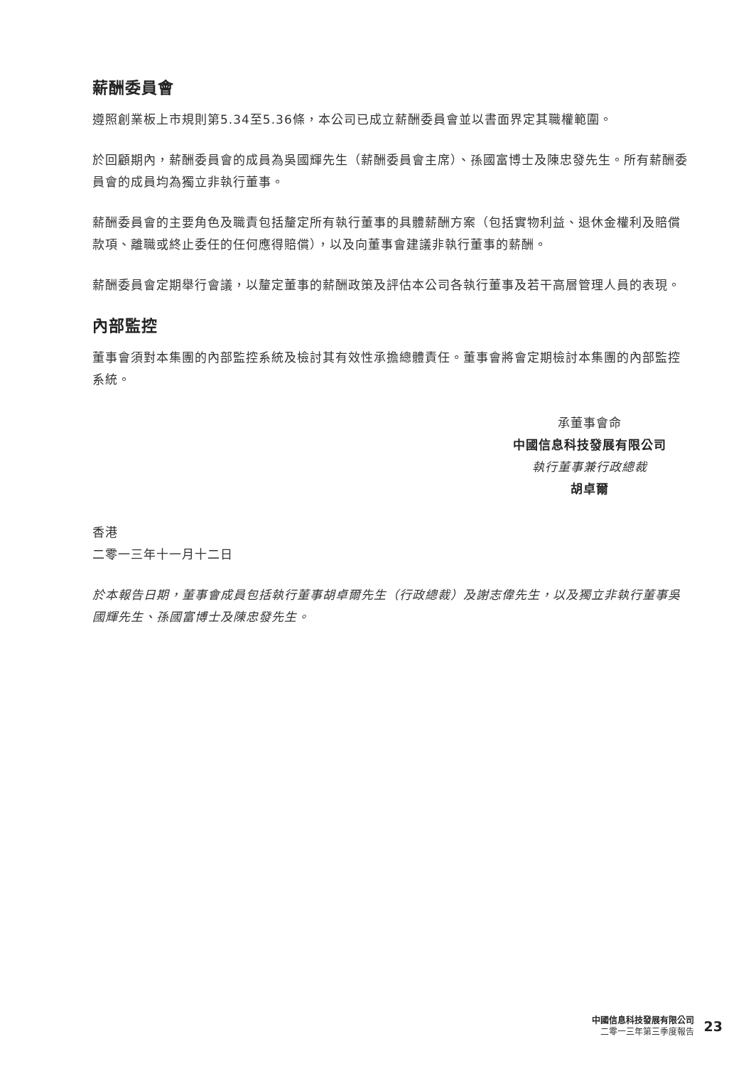薪酬委員會
遵照創業板上市規則第5.34至5.36條，本公司已成立薪酬委員會並以書面界定其職權範圍。
於回顧期內，薪酬委員會的成員為吳國輝先生（薪酬委員會主席）、孫國富博士及陳忠發先生。所有薪酬委員會的成員均為獨立非執行董事。
薪酬委員會的主要角色及職責包括釐定所有執行董事的具體薪酬方案（包括實物利益、退休金權利及賠償款項、離職或終止委任的任何應得賠償），以及向董事會建議非執行董事的薪酬。
薪酬委員會定期舉行會議，以釐定董事的薪酬政策及評估本公司各執行董事及若干高層管理人員的表現。
內部監控
董事會須對本集團的內部監控系統及檢討其有效性承擔總體責任。董事會將會定期檢討本集團的內部監控系統。
承董事會命
中國信息科技發展有限公司
執行董事兼行政總裁
胡卓爾
香港
二零一三年十一月十二日
於本報告日期，董事會成員包括執行董事胡卓爾先生（行政總裁）及謝志偉先生，以及獨立非執行董事吳國輝先生、孫國富博士及陳忠發先生。
中國信息科技發展有限公司
二零一三年第三季度報告
23